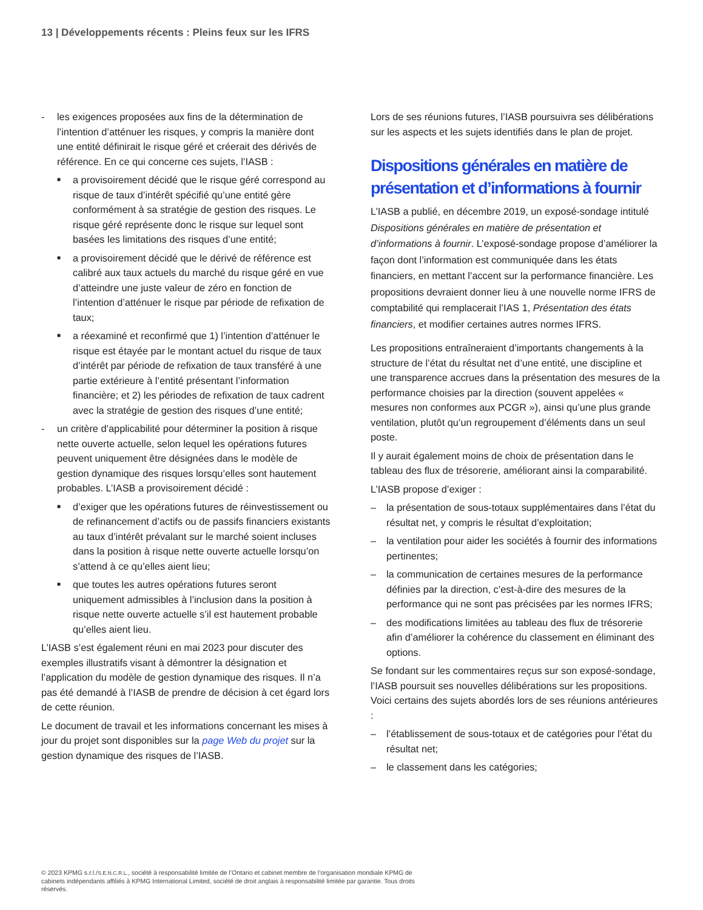13 | Développements récents : Pleins feux sur les IFRS
- les exigences proposées aux fins de la détermination de l’intention d’atténuer les risques, y compris la manière dont une entité définirait le risque géré et créerait des dérivés de référence. En ce qui concerne ces sujets, l’IASB :
■ a provisoirement décidé que le risque géré correspond au risque de taux d’intérêt spécifié qu’une entité gère conformément à sa stratégie de gestion des risques. Le risque géré représente donc le risque sur lequel sont basées les limitations des risques d’une entité;
■ a provisoirement décidé que le dérivé de référence est calibré aux taux actuels du marché du risque géré en vue d’atteindre une juste valeur de zéro en fonction de l’intention d’atténuer le risque par période de refixation de taux;
■ a réexaminé et reconfirmé que 1) l’intention d’atténuer le risque est étayée par le montant actuel du risque de taux d’intérêt par période de refixation de taux transféré à une partie extérieure à l’entité présentant l’information financière; et 2) les périodes de refixation de taux cadrent avec la stratégie de gestion des risques d’une entité;
- un critère d’applicabilité pour déterminer la position à risque nette ouverte actuelle, selon lequel les opérations futures peuvent uniquement être désignées dans le modèle de gestion dynamique des risques lorsqu’elles sont hautement probables. L’IASB a provisoirement décidé :
■ d’exiger que les opérations futures de réinvestissement ou de refinancement d’actifs ou de passifs financiers existants au taux d’intérêt prévalant sur le marché soient incluses dans la position à risque nette ouverte actuelle lorsqu’on s’attend à ce qu’elles aient lieu;
■ que toutes les autres opérations futures seront uniquement admissibles à l’inclusion dans la position à risque nette ouverte actuelle s’il est hautement probable qu’elles aient lieu.
L’IASB s’est également réuni en mai 2023 pour discuter des exemples illustratifs visant à démontrer la désignation et l’application du modèle de gestion dynamique des risques. Il n’a pas été demandé à l’IASB de prendre de décision à cet égard lors de cette réunion.
Le document de travail et les informations concernant les mises à jour du projet sont disponibles sur la page Web du projet sur la gestion dynamique des risques de l’IASB.
Lors de ses réunions futures, l’IASB poursuivra ses délibérations sur les aspects et les sujets identifiés dans le plan de projet.
Dispositions générales en matière de présentation et d’informations à fournir
L’IASB a publié, en décembre 2019, un exposé-sondage intitulé Dispositions générales en matière de présentation et d’informations à fournir. L’exposé-sondage propose d’améliorer la façon dont l’information est communiquée dans les états financiers, en mettant l’accent sur la performance financière. Les propositions devraient donner lieu à une nouvelle norme IFRS de comptabilité qui remplacerait l’IAS 1, Présentation des états financiers, et modifier certaines autres normes IFRS.
Les propositions entraîneraient d’importants changements à la structure de l’état du résultat net d’une entité, une discipline et une transparence accrues dans la présentation des mesures de la performance choisies par la direction (souvent appelées « mesures non conformes aux PCGR »), ainsi qu’une plus grande ventilation, plutôt qu’un regroupement d’éléments dans un seul poste.
Il y aurait également moins de choix de présentation dans le tableau des flux de trésorerie, améliorant ainsi la comparabilité.
L’IASB propose d’exiger :
– la présentation de sous-totaux supplémentaires dans l’état du résultat net, y compris le résultat d’exploitation;
– la ventilation pour aider les sociétés à fournir des informations pertinentes;
– la communication de certaines mesures de la performance définies par la direction, c’est-à-dire des mesures de la performance qui ne sont pas précisées par les normes IFRS;
– des modifications limitées au tableau des flux de trésorerie afin d’améliorer la cohérence du classement en éliminant des options.
Se fondant sur les commentaires reçus sur son exposé-sondage, l’IASB poursuit ses nouvelles délibérations sur les propositions. Voici certains des sujets abordés lors de ses réunions antérieures :
– l’établissement de sous-totaux et de catégories pour l’état du résultat net;
– le classement dans les catégories;
© 2023 KPMG s.r.l./S.E.N.C.R.L., société à responsabilité limitée de l’Ontario et cabinet membre de l’organisation mondiale KPMG de cabinets indépendants affiliés à KPMG International Limited, société de droit anglais à responsabilité limitée par garantie. Tous droits réservés.